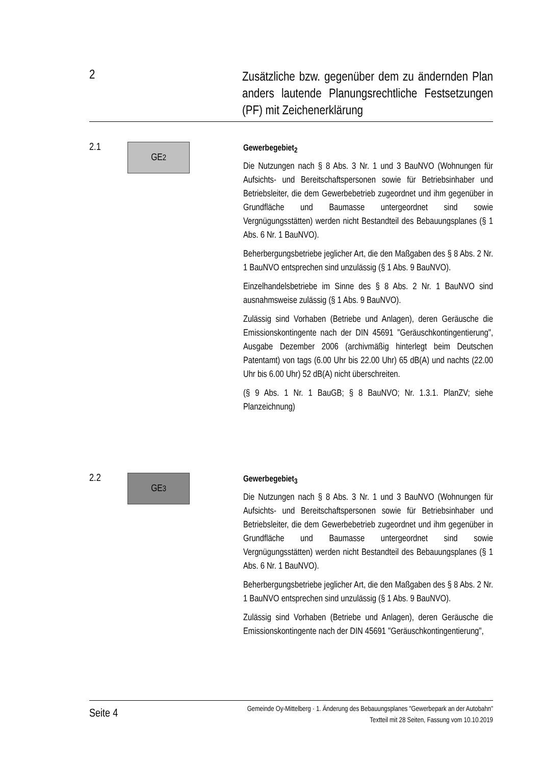2
Zusätzliche bzw. gegenüber dem zu ändernden Plan anders lautende Planungsrechtliche Festsetzungen (PF) mit Zeichenerklärung
2.1
GE<sub>2</sub>
Gewerbegebiet<sub>2</sub>
Die Nutzungen nach § 8 Abs. 3 Nr. 1 und 3 BauNVO (Wohnungen für Aufsichts- und Bereitschaftspersonen sowie für Betriebsinhaber und Betriebsleiter, die dem Gewerbebetrieb zugeordnet und ihm gegenüber in Grundfläche und Baumasse untergeordnet sind sowie Vergnügungsstätten) werden nicht Bestandteil des Bebauungsplanes (§ 1 Abs. 6 Nr. 1 BauNVO).
Beherbergungsbetriebe jeglicher Art, die den Maßgaben des § 8 Abs. 2 Nr. 1 BauNVO entsprechen sind unzulässig (§ 1 Abs. 9 BauNVO).
Einzelhandelsbetriebe im Sinne des § 8 Abs. 2 Nr. 1 BauNVO sind ausnahmsweise zulässig (§ 1 Abs. 9 BauNVO).
Zulässig sind Vorhaben (Betriebe und Anlagen), deren Geräusche die Emissionskontingente nach der DIN 45691 "Geräuschkontingentierung", Ausgabe Dezember 2006 (archivmäßig hinterlegt beim Deutschen Patentamt) von tags (6.00 Uhr bis 22.00 Uhr) 65 dB(A) und nachts (22.00 Uhr bis 6.00 Uhr) 52 dB(A) nicht überschreiten.
(§ 9 Abs. 1 Nr. 1 BauGB; § 8 BauNVO; Nr. 1.3.1. PlanZV; siehe Planzeichnung)
2.2
GE<sub>3</sub>
Gewerbegebiet<sub>3</sub>
Die Nutzungen nach § 8 Abs. 3 Nr. 1 und 3 BauNVO (Wohnungen für Aufsichts- und Bereitschaftspersonen sowie für Betriebsinhaber und Betriebsleiter, die dem Gewerbebetrieb zugeordnet und ihm gegenüber in Grundfläche und Baumasse untergeordnet sind sowie Vergnügungsstätten) werden nicht Bestandteil des Bebauungsplanes (§ 1 Abs. 6 Nr. 1 BauNVO).
Beherbergungsbetriebe jeglicher Art, die den Maßgaben des § 8 Abs. 2 Nr. 1 BauNVO entsprechen sind unzulässig (§ 1 Abs. 9 BauNVO).
Zulässig sind Vorhaben (Betriebe und Anlagen), deren Geräusche die Emissionskontingente nach der DIN 45691 "Geräuschkontingentierung",
Seite 4
Gemeinde Oy-Mittelberg · 1. Änderung des Bebauungsplanes "Gewerbepark an der Autobahn"
Textteil mit 28 Seiten, Fassung vom 10.10.2019